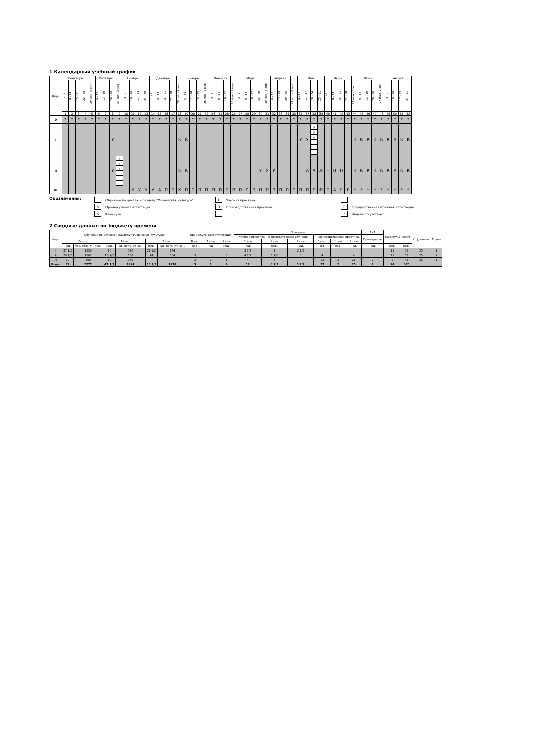1 Календарный учебный график
| Курс | Сентябрь | | | | 29 сен - 5 окт | Октябрь | | | 27 окт - 2 ноя | Ноябрь | | | | Декабрь | | | | 29 дек - 4 янв | Январь | | | 26 янв - 1 фев | Февраль | | | 23 фев - 1 мар | Март | | | | 30 мар - 5 апр | Апрель | | | 27 апр - 3 май | Май | | | | Июнь | | | | 29 июн - 5 июл | Июль | | | 27 июл -2 авг | Август | | | |
| --- | --- | --- | --- | --- | --- | --- | --- | --- | --- | --- | --- | --- | --- | --- | --- | --- | --- | --- | --- | --- | --- | --- | --- | --- | --- | --- | --- | --- | --- | --- | --- | --- | --- | --- | --- | --- | --- | --- | --- | --- | --- | --- | --- | --- | --- | --- | --- | --- | --- | --- | --- | --- |
| | 1 - 7 | 8 - 14 | 15 - 21 | 22 - 28 | | 6 - 12 | 13 - 19 | 20 - 26 | | 3 - 9 | 10 - 16 | 17 - 23 | 24 - 30 | 1 - 7 | 8 - 14 | 15 - 21 | 22 - 28 | | 5 - 11 | 12 - 18 | 19 - 25 | | 2 - 8 | 9 - 15 | 16 - 22 | | 2 - 8 | 9 - 15 | 16 - 22 | 23 - 29 | | 6 - 12 | 13 - 19 | 20 - 26 | | 4 - 10 | 11 - 17 | 18 - 24 | 25 - 31 | 1 - 7 | 8 - 14 | 15 - 21 | 22 - 28 | | 6 - 12 | 13 - 19 | 20 - 26 | | 3 - 9 | 10 - 16 | 17 - 23 | 24 - 31 |
| | 1 | 2 | 3 | 4 | 5 | 6 | 7 | 8 | 9 | 10 | 11 | 12 | 13 | 14 | 15 | 16 | 17 | 18 | 19 | 20 | 21 | 22 | 23 | 24 | 25 | 26 | 27 | 28 | 29 | 30 | 31 | 32 | 33 | 34 | 35 | 36 | 37 | 38 | 39 | 40 | 41 | 42 | 43 | 44 | 45 | 46 | 47 | 48 | 49 | 50 | 51 | 52 |
| 0 | * | * | * | * | * | * | * | * | * | * | * | * | * | * | * | * | * | * | * | * | * | * | * | * | * | * | * | * | * | * | * | * | * | * | * | * | * | * | * | * | * | * | * | * | * | * | * | * | * | * | * | * |
| I | | | | | | | | У | | | | | | | | | | К | К | | | | | | | | | | | | | | | | | У | У | у у у | | | | | | К | К | К | К | К | К | К | К | К |
| II | | | | | | | | У | у у у | | | | | | | | | К | К | | | | | | | | | | | У | У | У | | | | | А | А | А | П | П | П | | К | К | К | К | К | К | К | К | К |
| III | | | | | | | | | | | У | У | У | У | А | П | П | К | П | П | П | П | П | П | П | П | П | П | П | П | П | П | П | П | П | П | П | П | П | П | А | Г | Г | * | * | * | * | * | * | * | * | * |
Обозначения:
Обучение по циклам и разделу "Физическая культура"
А Промежуточная аттестация
К Каникулы
У Учебная практика
П Производственная практика
Г Государственная итоговая аттестация
* Неделя отсутствует
2 Сводные данные по бюджету времени
| Курс | Обучение по циклам и разделу "Физическая культура" | | | | | | Промежуточная аттестация | | | Практики | | | | | | ГИА | Каникулы | Всего | Студентов | Групп |
| --- | --- | --- | --- | --- | --- | --- | --- | --- | --- | --- | --- | --- | --- | --- | --- | --- | --- | --- | --- | --- |
| | | | | | | | | | | Учебная практика (Производственное обучение) | | | Производственная практика | | | Прове-дение | | | | |
| | Всего | | 1 сем | | 2 сем | | Всего | 1 сем | 2 сем | Всего | 1 сем | 2 сем | Всего | 1 сем | 2 сем | | | | | |
| | нед. | час. обяз. уч. зан. | нед. | час. обяз. уч. зан. | нед. | час. обяз. уч. зан. | нед. | нед. | нед. | нед. | нед. | нед. | нед. | нед. | нед. | нед. | нед. | нед. | | |
| I | 37 1/2 | 1350 | 16 | 576 | 21 1/2 | 774 | | | | 3 1/2 | 1 | 2 1/2 | | | | | 11 | 52 | 25 | 1 |
| II | 29 1/2 | 1062 | 15 1/2 | 558 | 14 | 504 | 3 | | 3 | 4 1/2 | 1 1/2 | 3 | 4 | | 4 | | 11 | 52 | 25 | 1 |
| III | 10 | 360 | 10 | 360 | | | 2 | 1 | 1 | 4 | 4 | | 23 | 2 | 21 | 2 | 2 | 43 | 25 | 1 |
| Всего | 77 | 2772 | 41 1/2 | 1494 | 35 1/2 | 1278 | 5 | 1 | 4 | 12 | 6 1/2 | 5 1/2 | 27 | 2 | 25 | 2 | 24 | 147 | | |